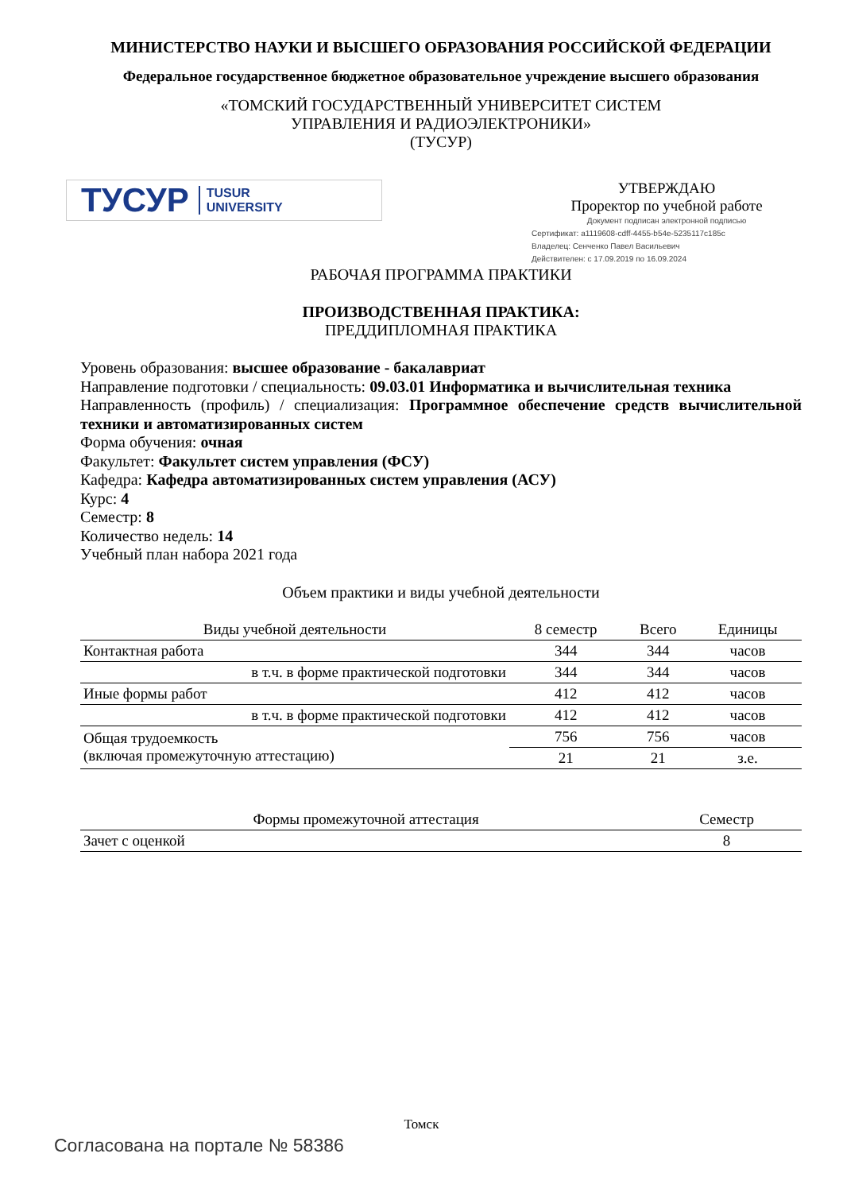МИНИСТЕРСТВО НАУКИ И ВЫСШЕГО ОБРАЗОВАНИЯ РОССИЙСКОЙ ФЕДЕРАЦИИ
Федеральное государственное бюджетное образовательное учреждение высшего образования
«ТОМСКИЙ ГОСУДАРСТВЕННЫЙ УНИВЕРСИТЕТ СИСТЕМ
УПРАВЛЕНИЯ И РАДИОЭЛЕКТРОНИКИ»
(ТУСУР)
ТУСУР TUSUR
UNIVERSITY
УТВЕРЖДАЮ
Проректор по учебной работе
Документ подписан электронной подписью
Сертификат: a1119608-cdff-4455-b54e-5235117c185c
Владелец: Сенченко Павел Васильевич
Действителен: с 17.09.2019 по 16.09.2024
РАБОЧАЯ ПРОГРАММА ПРАКТИКИ
ПРОИЗВОДСТВЕННАЯ ПРАКТИКА:
ПРЕДДИПЛОМНАЯ ПРАКТИКА
Уровень образования: высшее образование - бакалавриат
Направление подготовки / специальность: 09.03.01 Информатика и вычислительная техника
Направленность (профиль) / специализация: Программное обеспечение средств вычислительной техники и автоматизированных систем
Форма обучения: очная
Факультет: Факультет систем управления (ФСУ)
Кафедра: Кафедра автоматизированных систем управления (АСУ)
Курс: 4
Семестр: 8
Количество недель: 14
Учебный план набора 2021 года
Объем практики и виды учебной деятельности
| Виды учебной деятельности | 8 семестр | Всего | Единицы |
| --- | --- | --- | --- |
| Контактная работа | 344 | 344 | часов |
| в т.ч. в форме практической подготовки | 344 | 344 | часов |
| Иные формы работ | 412 | 412 | часов |
| в т.ч. в форме практической подготовки | 412 | 412 | часов |
| Общая трудоемкость (включая промежуточную аттестацию) | 756 | 756 | часов |
| | 21 | 21 | з.е. |
| Формы промежуточной аттестация | Семестр |
| --- | --- |
| Зачет с оценкой | 8 |
Томск
Согласована на портале № 58386